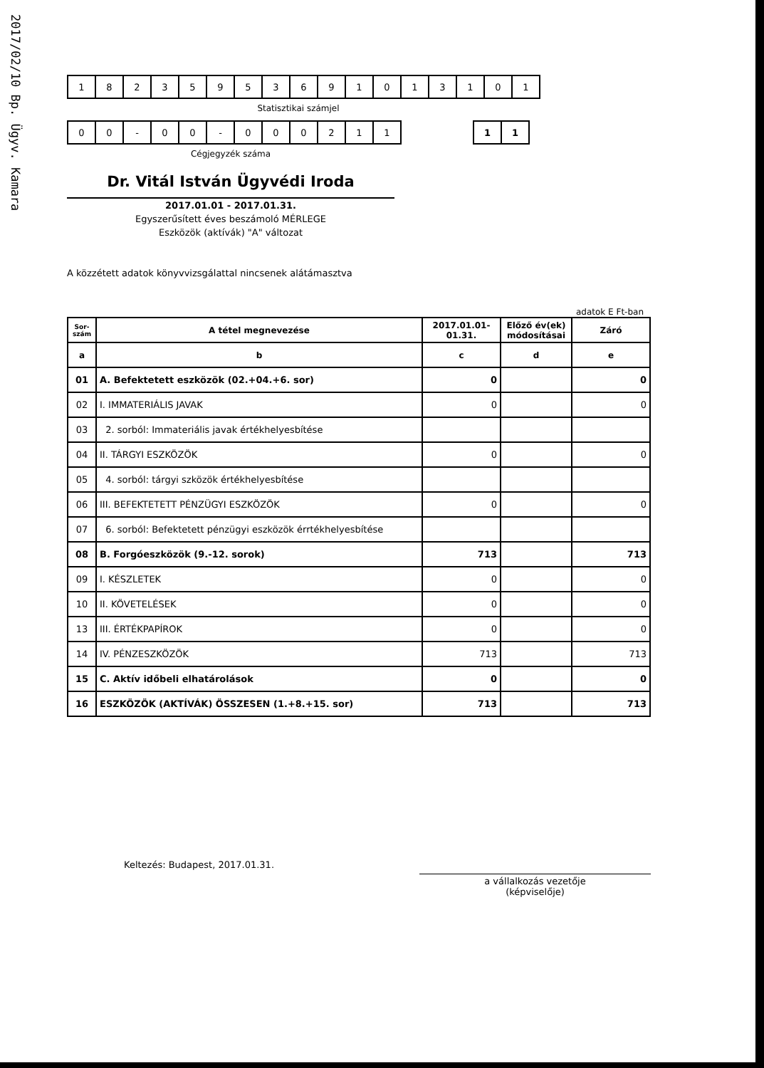2017/02/10 Bp. Ügyv. Kamara
| 1 | 8 | 2 | 3 | 5 | 9 | 5 | 3 | 6 | 9 | 1 | 0 | 1 | 3 | 1 | 0 | 1 |
Statisztikai számjel
| 0 | 0 | - | 0 | 0 | - | 0 | 0 | 0 | 2 | 1 | 1 |
| 1 | 1 |
Cégjegyzék száma
Dr. Vitál István Ügyvédi Iroda
2017.01.01 - 2017.01.31.
Egyszerűsített éves beszámoló MÉRLEGE
Eszközök (aktívák) "A" változat
A közzétett adatok könyvvizsgálattal nincsenek alátámasztva
adatok E Ft-ban
| Sor-szám | A tétel megnevezése | 2017.01.01-01.31. | Előző év(ek) módosításai | Záró |
| --- | --- | --- | --- | --- |
| a | b | c | d | e |
| 01 | A. Befektetett eszközök (02.+04.+6. sor) | 0 | | 0 |
| 02 | I. IMMATERIÁLIS JAVAK | 0 | | 0 |
| 03 | 2. sorból: Immateriális javak értékhelyesbítése | | | |
| 04 | II. TÁRGYI ESZKÖZÖK | 0 | | 0 |
| 05 | 4. sorból: tárgyi szközök értékhelyesbítése | | | |
| 06 | III. BEFEKTETETT PÉNZÜGYI ESZKÖZÖK | 0 | | 0 |
| 07 | 6. sorból: Befektetett pénzügyi eszközök érrtékhelyesbítése | | | |
| 08 | B. Forgóeszközök (9.-12. sorok) | 713 | | 713 |
| 09 | I. KÉSZLETEK | 0 | | 0 |
| 10 | II. KÖVETELÉSEK | 0 | | 0 |
| 13 | III. ÉRTÉKPAPÍROK | 0 | | 0 |
| 14 | IV. PÉNZESZKÖZÖK | 713 | | 713 |
| 15 | C. Aktív időbeli elhatárolások | 0 | | 0 |
| 16 | ESZKÖZÖK (AKTÍVÁK) ÖSSZESEN (1.+8.+15. sor) | 713 | | 713 |
Keltezés: Budapest, 2017.01.31.
a vállalkozás vezetője
(képviselője)